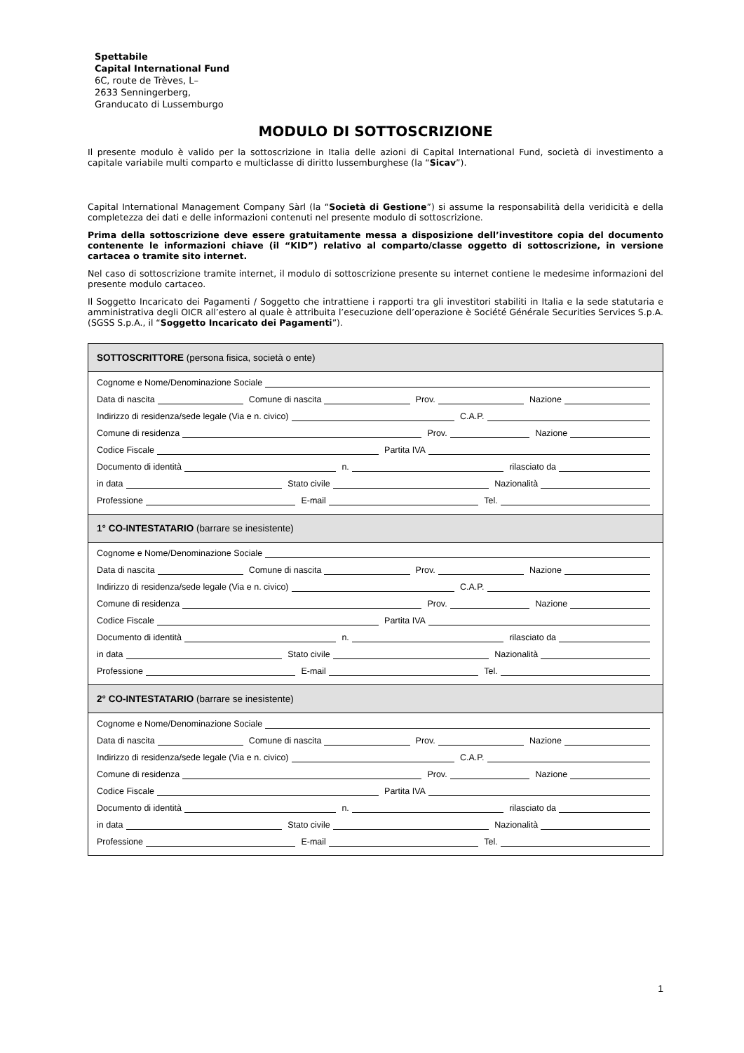Spettabile
Capital International Fund
6C, route de Trèves, L–
2633 Senningerberg,
Granducato di Lussemburgo
MODULO DI SOTTOSCRIZIONE
Il presente modulo è valido per la sottoscrizione in Italia delle azioni di Capital International Fund, società di investimento a capitale variabile multi comparto e multiclasse di diritto lussemburghese (la “Sicav”).
Capital International Management Company Sàrl (la “Società di Gestione”) si assume la responsabilità della veridicità e della completezza dei dati e delle informazioni contenuti nel presente modulo di sottoscrizione.
Prima della sottoscrizione deve essere gratuitamente messa a disposizione dell’investitore copia del documento contenente le informazioni chiave (il “KID”) relativo al comparto/classe oggetto di sottoscrizione, in versione cartacea o tramite sito internet.
Nel caso di sottoscrizione tramite internet, il modulo di sottoscrizione presente su internet contiene le medesime informazioni del presente modulo cartaceo.
Il Soggetto Incaricato dei Pagamenti / Soggetto che intrattiene i rapporti tra gli investitori stabiliti in Italia e la sede statutaria e amministrativa degli OICR all’estero al quale è attribuita l’esecuzione dell’operazione è Société Générale Securities Services S.p.A. (SGSS S.p.A., il “Soggetto Incaricato dei Pagamenti”).
SOTTOSCRITTORE (persona fisica, società o ente)
Cognome e Nome/Denominazione Sociale
Data di nascita Comune di nascita Prov. Nazione
Indirizzo di residenza/sede legale (Via e n. civico) C.A.P.
Comune di residenza Prov. Nazione
Codice Fiscale Partita IVA
Documento di identità n. rilasciato da
in data Stato civile Nazionalità
Professione E-mail Tel.
1° CO-INTESTATARIO (barrare se inesistente)
Cognome e Nome/Denominazione Sociale
Data di nascita Comune di nascita Prov. Nazione
Indirizzo di residenza/sede legale (Via e n. civico) C.A.P.
Comune di residenza Prov. Nazione
Codice Fiscale Partita IVA
Documento di identità n. rilasciato da
in data Stato civile Nazionalità
Professione E-mail Tel.
2° CO-INTESTATARIO (barrare se inesistente)
Cognome e Nome/Denominazione Sociale
Data di nascita Comune di nascita Prov. Nazione
Indirizzo di residenza/sede legale (Via e n. civico) C.A.P.
Comune di residenza Prov. Nazione
Codice Fiscale Partita IVA
Documento di identità n. rilasciato da
in data Stato civile Nazionalità
Professione E-mail Tel.
1